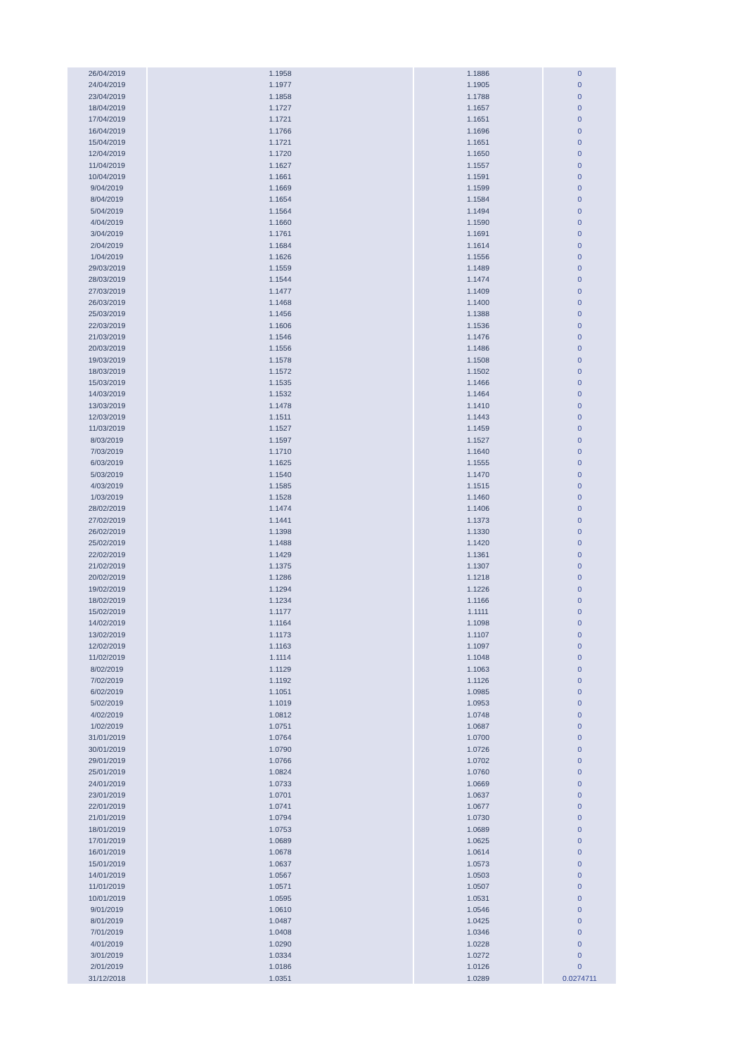| 26/04/2019 | 1.1958 | 1.1886 | 0 |
| 24/04/2019 | 1.1977 | 1.1905 | 0 |
| 23/04/2019 | 1.1858 | 1.1788 | 0 |
| 18/04/2019 | 1.1727 | 1.1657 | 0 |
| 17/04/2019 | 1.1721 | 1.1651 | 0 |
| 16/04/2019 | 1.1766 | 1.1696 | 0 |
| 15/04/2019 | 1.1721 | 1.1651 | 0 |
| 12/04/2019 | 1.1720 | 1.1650 | 0 |
| 11/04/2019 | 1.1627 | 1.1557 | 0 |
| 10/04/2019 | 1.1661 | 1.1591 | 0 |
| 9/04/2019 | 1.1669 | 1.1599 | 0 |
| 8/04/2019 | 1.1654 | 1.1584 | 0 |
| 5/04/2019 | 1.1564 | 1.1494 | 0 |
| 4/04/2019 | 1.1660 | 1.1590 | 0 |
| 3/04/2019 | 1.1761 | 1.1691 | 0 |
| 2/04/2019 | 1.1684 | 1.1614 | 0 |
| 1/04/2019 | 1.1626 | 1.1556 | 0 |
| 29/03/2019 | 1.1559 | 1.1489 | 0 |
| 28/03/2019 | 1.1544 | 1.1474 | 0 |
| 27/03/2019 | 1.1477 | 1.1409 | 0 |
| 26/03/2019 | 1.1468 | 1.1400 | 0 |
| 25/03/2019 | 1.1456 | 1.1388 | 0 |
| 22/03/2019 | 1.1606 | 1.1536 | 0 |
| 21/03/2019 | 1.1546 | 1.1476 | 0 |
| 20/03/2019 | 1.1556 | 1.1486 | 0 |
| 19/03/2019 | 1.1578 | 1.1508 | 0 |
| 18/03/2019 | 1.1572 | 1.1502 | 0 |
| 15/03/2019 | 1.1535 | 1.1466 | 0 |
| 14/03/2019 | 1.1532 | 1.1464 | 0 |
| 13/03/2019 | 1.1478 | 1.1410 | 0 |
| 12/03/2019 | 1.1511 | 1.1443 | 0 |
| 11/03/2019 | 1.1527 | 1.1459 | 0 |
| 8/03/2019 | 1.1597 | 1.1527 | 0 |
| 7/03/2019 | 1.1710 | 1.1640 | 0 |
| 6/03/2019 | 1.1625 | 1.1555 | 0 |
| 5/03/2019 | 1.1540 | 1.1470 | 0 |
| 4/03/2019 | 1.1585 | 1.1515 | 0 |
| 1/03/2019 | 1.1528 | 1.1460 | 0 |
| 28/02/2019 | 1.1474 | 1.1406 | 0 |
| 27/02/2019 | 1.1441 | 1.1373 | 0 |
| 26/02/2019 | 1.1398 | 1.1330 | 0 |
| 25/02/2019 | 1.1488 | 1.1420 | 0 |
| 22/02/2019 | 1.1429 | 1.1361 | 0 |
| 21/02/2019 | 1.1375 | 1.1307 | 0 |
| 20/02/2019 | 1.1286 | 1.1218 | 0 |
| 19/02/2019 | 1.1294 | 1.1226 | 0 |
| 18/02/2019 | 1.1234 | 1.1166 | 0 |
| 15/02/2019 | 1.1177 | 1.1111 | 0 |
| 14/02/2019 | 1.1164 | 1.1098 | 0 |
| 13/02/2019 | 1.1173 | 1.1107 | 0 |
| 12/02/2019 | 1.1163 | 1.1097 | 0 |
| 11/02/2019 | 1.1114 | 1.1048 | 0 |
| 8/02/2019 | 1.1129 | 1.1063 | 0 |
| 7/02/2019 | 1.1192 | 1.1126 | 0 |
| 6/02/2019 | 1.1051 | 1.0985 | 0 |
| 5/02/2019 | 1.1019 | 1.0953 | 0 |
| 4/02/2019 | 1.0812 | 1.0748 | 0 |
| 1/02/2019 | 1.0751 | 1.0687 | 0 |
| 31/01/2019 | 1.0764 | 1.0700 | 0 |
| 30/01/2019 | 1.0790 | 1.0726 | 0 |
| 29/01/2019 | 1.0766 | 1.0702 | 0 |
| 25/01/2019 | 1.0824 | 1.0760 | 0 |
| 24/01/2019 | 1.0733 | 1.0669 | 0 |
| 23/01/2019 | 1.0701 | 1.0637 | 0 |
| 22/01/2019 | 1.0741 | 1.0677 | 0 |
| 21/01/2019 | 1.0794 | 1.0730 | 0 |
| 18/01/2019 | 1.0753 | 1.0689 | 0 |
| 17/01/2019 | 1.0689 | 1.0625 | 0 |
| 16/01/2019 | 1.0678 | 1.0614 | 0 |
| 15/01/2019 | 1.0637 | 1.0573 | 0 |
| 14/01/2019 | 1.0567 | 1.0503 | 0 |
| 11/01/2019 | 1.0571 | 1.0507 | 0 |
| 10/01/2019 | 1.0595 | 1.0531 | 0 |
| 9/01/2019 | 1.0610 | 1.0546 | 0 |
| 8/01/2019 | 1.0487 | 1.0425 | 0 |
| 7/01/2019 | 1.0408 | 1.0346 | 0 |
| 4/01/2019 | 1.0290 | 1.0228 | 0 |
| 3/01/2019 | 1.0334 | 1.0272 | 0 |
| 2/01/2019 | 1.0186 | 1.0126 | 0 |
| 31/12/2018 | 1.0351 | 1.0289 | 0.0274711 |